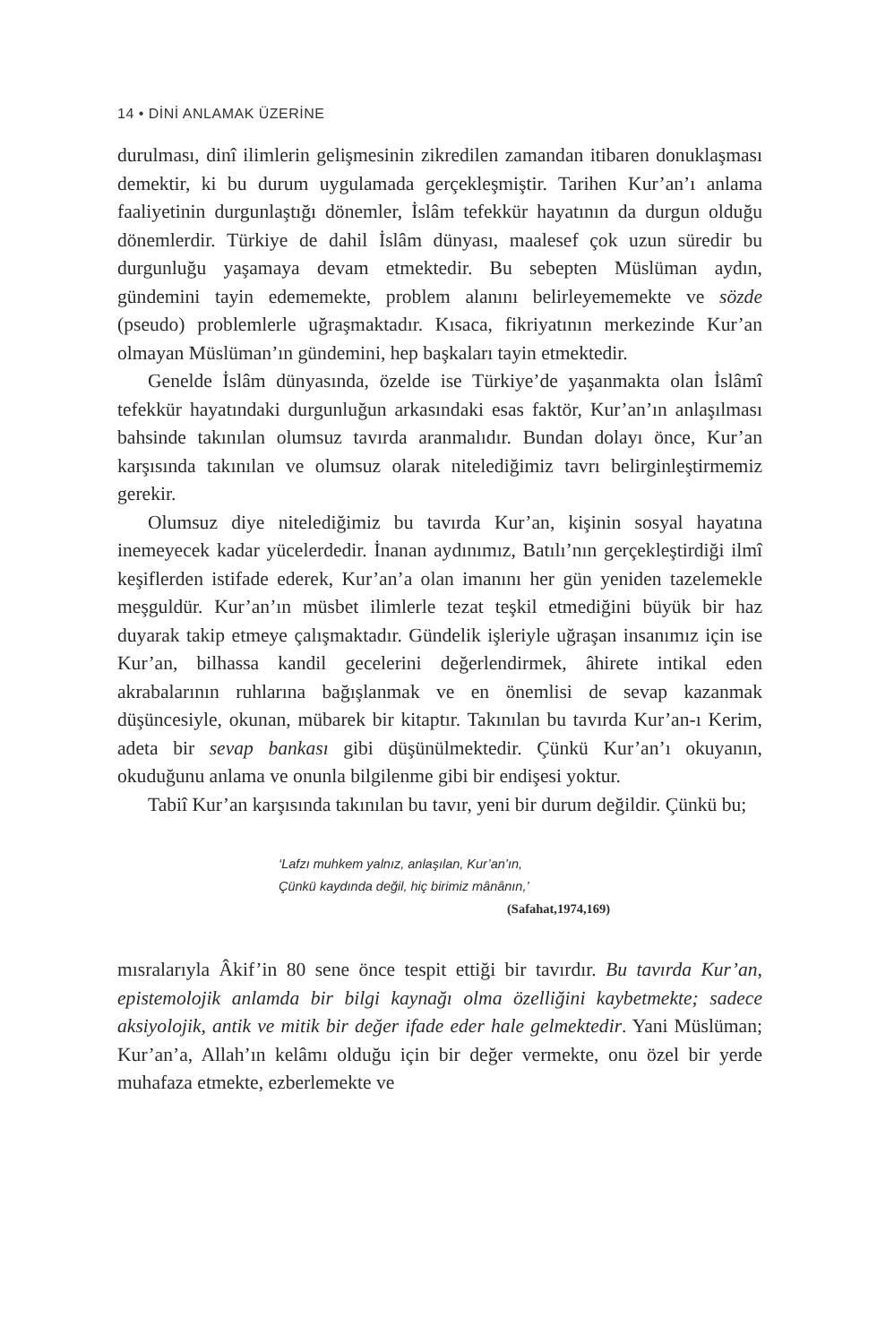14 • DİNİ ANLAMAK ÜZERİNE
durulması, dinî ilimlerin gelişmesinin zikredilen zamandan itibaren donuklaşması demektir, ki bu durum uygulamada gerçekleşmiştir. Tarihen Kur’an’ı anlama faaliyetinin durgunlaştığı dönemler, İslâm tefekkür hayatının da durgun olduğu dönemlerdir. Türkiye de dahil İslâm dünyası, maalesef çok uzun süredir bu durgunluğu yaşamaya devam etmektedir. Bu sebepten Müslüman aydın, gündemini tayin edememekte, problem alanını belirleyememekte ve sözde (pseudo) problemlerle uğraşmaktadır. Kısaca, fikriyatının merkezinde Kur’an olmayan Müslüman’ın gündemini, hep başkaları tayin etmektedir.
Genelde İslâm dünyasında, özelde ise Türkiye’de yaşanmakta olan İslâmî tefekkür hayatındaki durgunluğun arkasındaki esas faktör, Kur’an’ın anlaşılması bahsinde takınılan olumsuz tavırda aranmalıdır. Bundan dolayı önce, Kur’an karşısında takınılan ve olumsuz olarak nitelediğimiz tavrı belirginleştirmemiz gerekir.
Olumsuz diye nitelediğimiz bu tavırda Kur’an, kişinin sosyal hayatına inemeyecek kadar yücelerdedir. İnanan aydınımız, Batılı’nın gerçekleştirdiği ilmî keşiflerden istifade ederek, Kur’an’a olan imanını her gün yeniden tazelemekle meşguldür. Kur’an’ın müsbet ilimlerle tezat teşkil etmediğini büyük bir haz duyarak takip etmeye çalışmaktadır. Gündelik işleriyle uğraşan insanımız için ise Kur’an, bilhassa kandil gecelerini değerlendirmek, âhirete intikal eden akrabalarının ruhlarına bağışlanmak ve en önemlisi de sevap kazanmak düşüncesiyle, okunan, mübarek bir kitaptır. Takınılan bu tavırda Kur’an-ı Kerim, adeta bir sevap bankası gibi düşünülmektedir. Çünkü Kur’an’ı okuyanın, okuduğunu anlama ve onunla bilgilenme gibi bir endişesi yoktur.
Tabiî Kur’an karşısında takınılan bu tavır, yeni bir durum değildir. Çünkü bu;
‘Lafzı muhkem yalnız, anlaşılan, Kur’an’ın,
Çünkü kaydında değil, hiç birimiz mânânın,’
(Safahat,1974,169)
mısralarıyla Âkif’in 80 sene önce tespit ettiği bir tavırdır. Bu tavırda Kur’an, epistemolojik anlamda bir bilgi kaynağı olma özelliğini kaybetmekte; sadece aksiyolojik, antik ve mitik bir değer ifade eder hale gelmektedir. Yani Müslüman; Kur’an’a, Allah’ın kelâmı olduğu için bir değer vermekte, onu özel bir yerde muhafaza etmekte, ezberlemekte ve